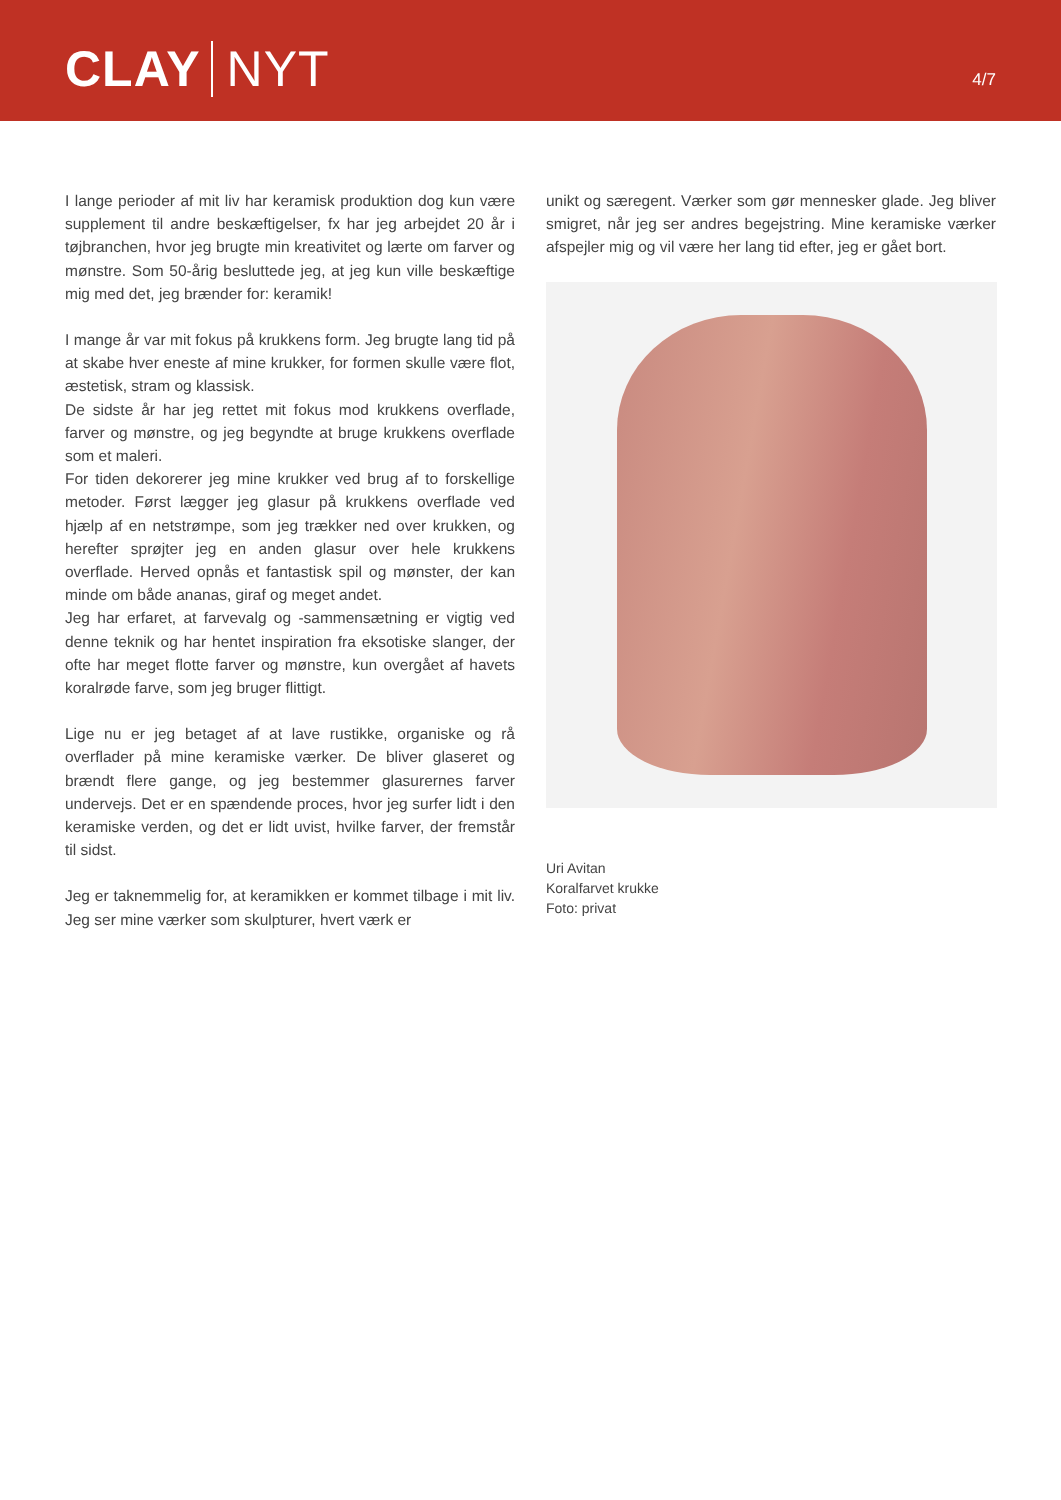CLAY NYT
4/7
I lange perioder af mit liv har keramisk produktion dog kun være supplement til andre beskæftigelser, fx har jeg arbejdet 20 år i tøjbranchen, hvor jeg brugte min kreativitet og lærte om farver og mønstre. Som 50-årig besluttede jeg, at jeg kun ville beskæftige mig med det, jeg brænder for: keramik!
I mange år var mit fokus på krukkens form. Jeg brugte lang tid på at skabe hver eneste af mine krukker, for formen skulle være flot, æstetisk, stram og klassisk.
De sidste år har jeg rettet mit fokus mod krukkens overflade, farver og mønstre, og jeg begyndte at bruge krukkens over­flade som et maleri.
For tiden dekorerer jeg mine krukker ved brug af to forskellige metoder. Først lægger jeg glasur på krukkens overflade ved hjælp af en netstrømpe, som jeg trækker ned over krukken, og herefter sprøjter jeg en anden glasur over hele krukkens overflade. Herved opnås et fantastisk spil og mønster, der kan minde om både ananas, giraf og meget andet.
Jeg har erfaret, at farvevalg og -sammensætning er vigtig ved denne teknik og har hentet inspiration fra eksotiske slanger, der ofte har meget flotte farver og mønstre, kun overgået af havets koralrøde farve, som jeg bruger flittigt.
Lige nu er jeg betaget af at lave rustikke, organiske og rå overflader på mine keramiske værker. De bliver glaseret og brændt flere gange, og jeg bestemmer glasurernes farver undervejs. Det er en spændende proces, hvor jeg surfer lidt i den keramiske verden, og det er lidt uvist, hvilke farver, der fremstår til sidst.
Jeg er taknemmelig for, at keramikken er kommet tilbage i mit liv. Jeg ser mine værker som skulpturer, hvert værk er
unikt og særegent. Værker som gør mennesker glade. Jeg bliver smigret, når jeg ser andres begejstring. Mine keramiske værker afspejler mig og vil være her lang tid efter, jeg er gået bort.
Uri Avitan
Koralfarvet krukke
Foto: privat